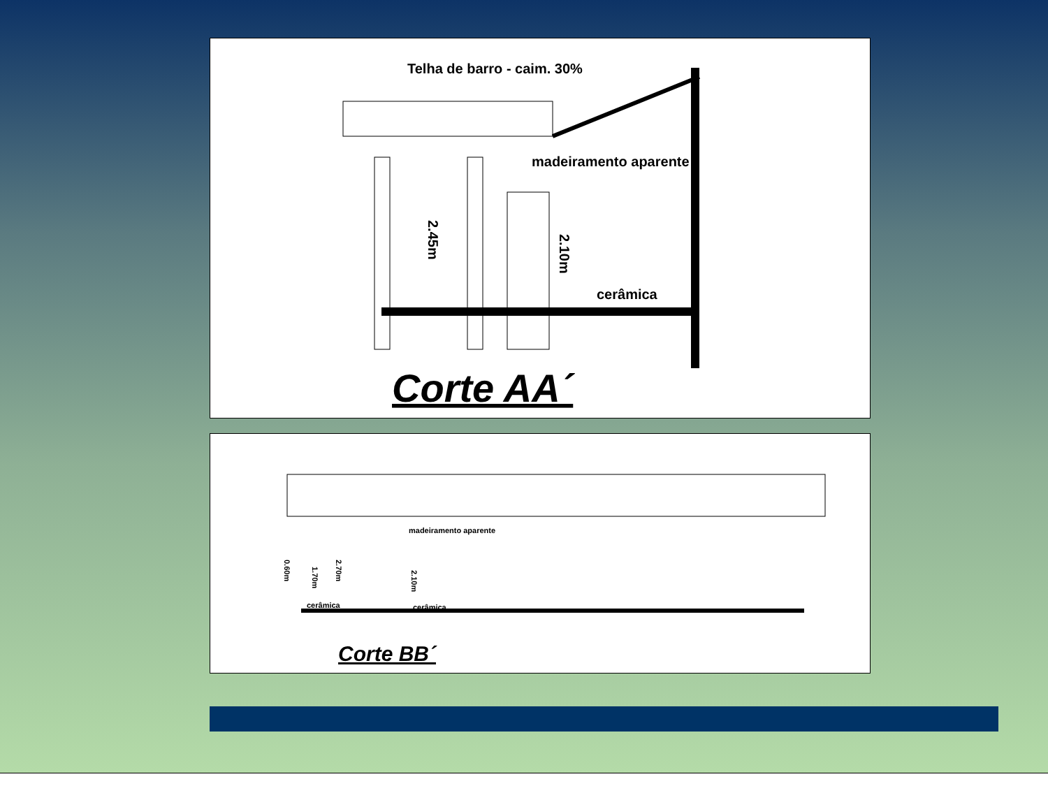Telha de barro - caim. 30%
madeiramento aparente
2.45m
2.10m
cerâmica
Corte AA´
madeiramento aparente
cerâmica
cerâmica
2.70m
2.10m
1.70m
0.60m
Corte BB´